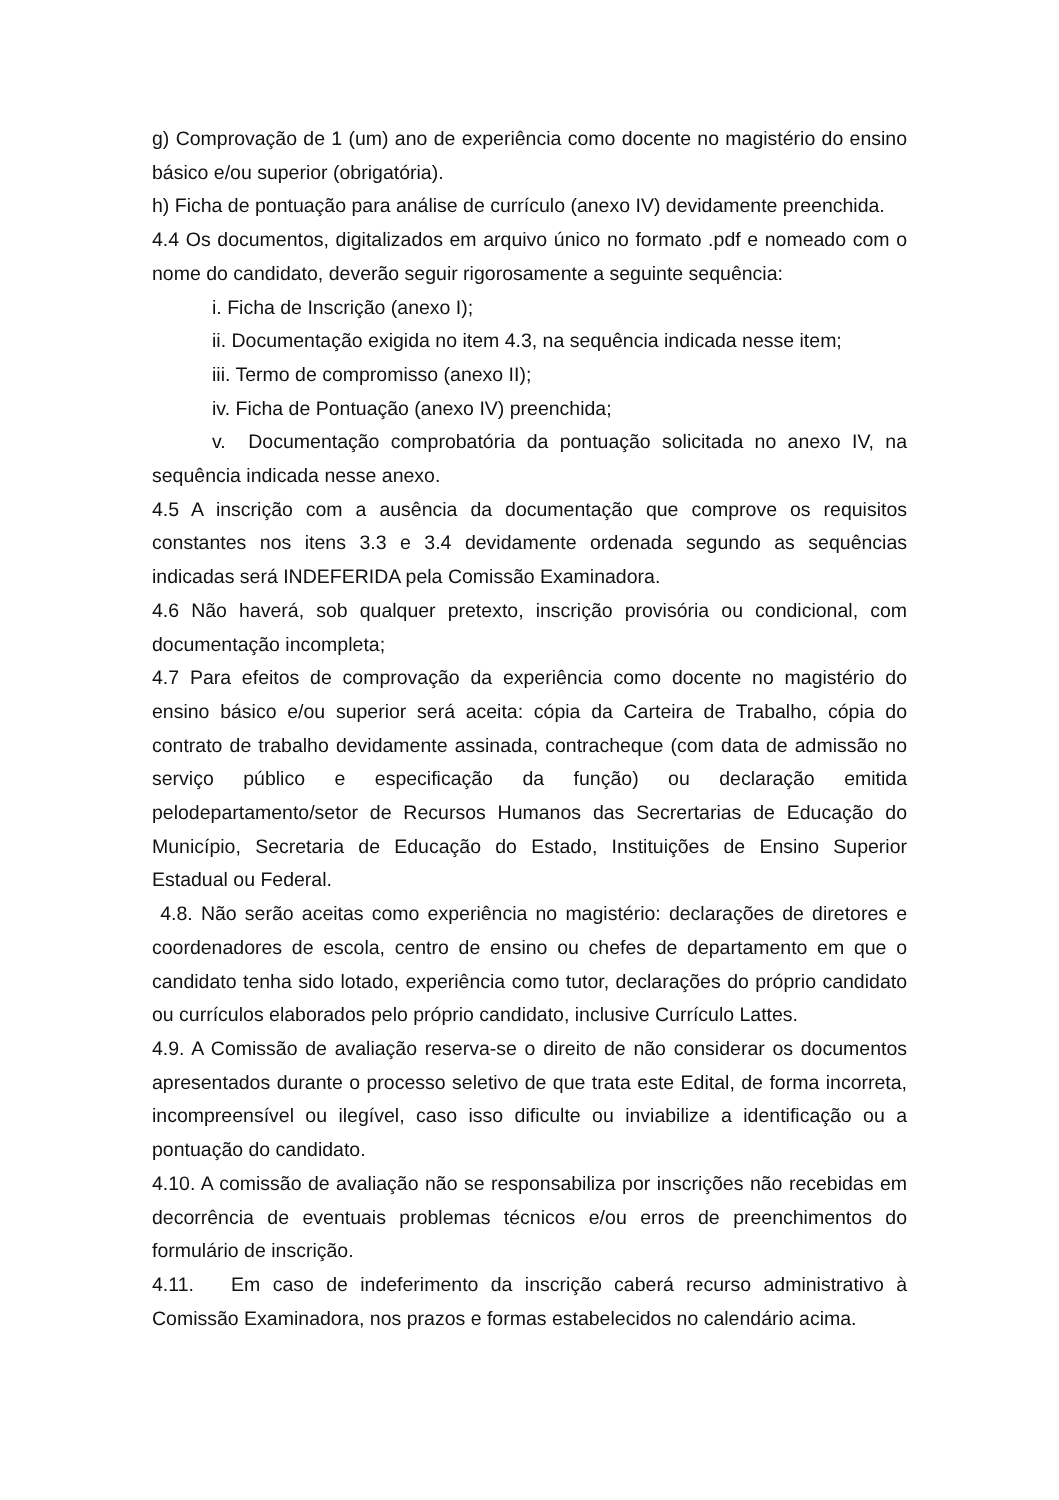g) Comprovação de 1 (um) ano de experiência como docente no magistério do ensino básico e/ou superior (obrigatória).
h) Ficha de pontuação para análise de currículo (anexo IV) devidamente preenchida.
4.4 Os documentos, digitalizados em arquivo único no formato .pdf e nomeado com o nome do candidato, deverão seguir rigorosamente a seguinte sequência:
i. Ficha de Inscrição (anexo I);
ii. Documentação exigida no item 4.3, na sequência indicada nesse item;
iii. Termo de compromisso (anexo II);
iv. Ficha de Pontuação (anexo IV) preenchida;
v. Documentação comprobatória da pontuação solicitada no anexo IV, na sequência indicada nesse anexo.
4.5 A inscrição com a ausência da documentação que comprove os requisitos constantes nos itens 3.3 e 3.4 devidamente ordenada segundo as sequências indicadas será INDEFERIDA pela Comissão Examinadora.
4.6 Não haverá, sob qualquer pretexto, inscrição provisória ou condicional, com documentação incompleta;
4.7 Para efeitos de comprovação da experiência como docente no magistério do ensino básico e/ou superior será aceita: cópia da Carteira de Trabalho, cópia do contrato de trabalho devidamente assinada, contracheque (com data de admissão no serviço público e especificação da função) ou declaração emitida pelodepartamento/setor de Recursos Humanos das Secrertarias de Educação do Município, Secretaria de Educação do Estado, Instituições de Ensino Superior Estadual ou Federal.
4.8. Não serão aceitas como experiência no magistério: declarações de diretores e coordenadores de escola, centro de ensino ou chefes de departamento em que o candidato tenha sido lotado, experiência como tutor, declarações do próprio candidato ou currículos elaborados pelo próprio candidato, inclusive Currículo Lattes.
4.9. A Comissão de avaliação reserva-se o direito de não considerar os documentos apresentados durante o processo seletivo de que trata este Edital, de forma incorreta, incompreensível ou ilegível, caso isso dificulte ou inviabilize a identificação ou a pontuação do candidato.
4.10. A comissão de avaliação não se responsabiliza por inscrições não recebidas em decorrência de eventuais problemas técnicos e/ou erros de preenchimentos do formulário de inscrição.
4.11. Em caso de indeferimento da inscrição caberá recurso administrativo à Comissão Examinadora, nos prazos e formas estabelecidos no calendário acima.